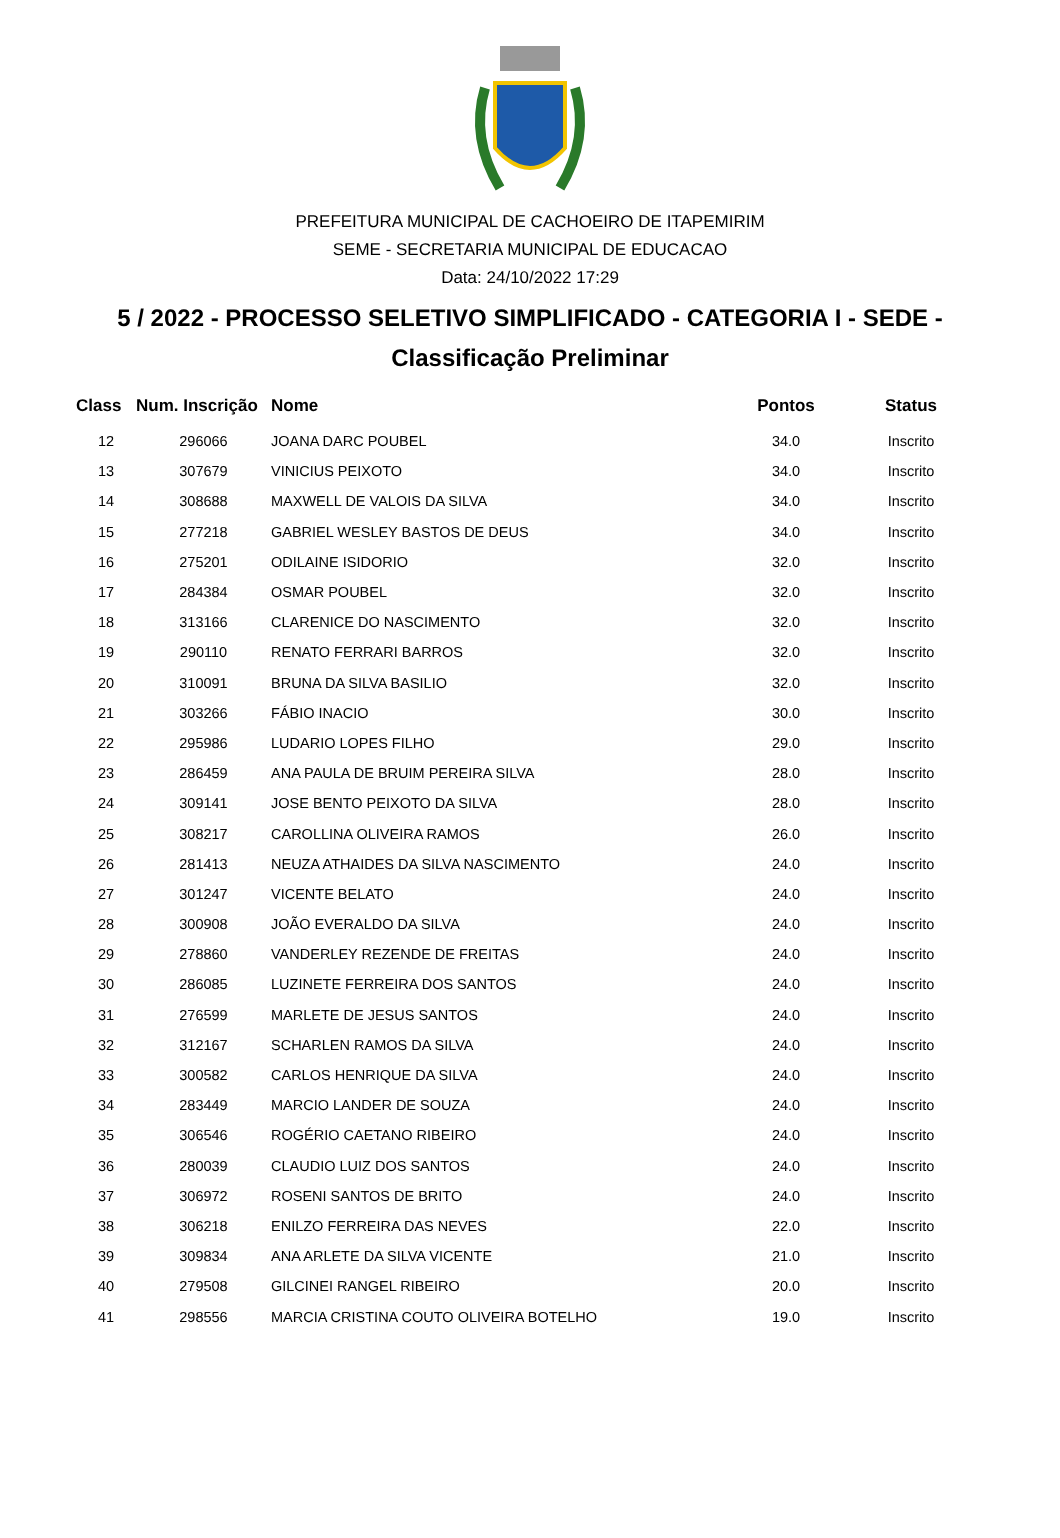PREFEITURA MUNICIPAL DE CACHOEIRO DE ITAPEMIRIM
SEME - SECRETARIA MUNICIPAL DE EDUCACAO
Data: 24/10/2022 17:29
5 / 2022 - PROCESSO SELETIVO SIMPLIFICADO - CATEGORIA I - SEDE -
Classificação Preliminar
| Class | Num. Inscrição | Nome | Pontos | Status |
| --- | --- | --- | --- | --- |
| 12 | 296066 | JOANA DARC POUBEL | 34.0 | Inscrito |
| 13 | 307679 | VINICIUS PEIXOTO | 34.0 | Inscrito |
| 14 | 308688 | MAXWELL DE VALOIS DA SILVA | 34.0 | Inscrito |
| 15 | 277218 | GABRIEL WESLEY BASTOS DE DEUS | 34.0 | Inscrito |
| 16 | 275201 | ODILAINE ISIDORIO | 32.0 | Inscrito |
| 17 | 284384 | OSMAR POUBEL | 32.0 | Inscrito |
| 18 | 313166 | CLARENICE DO NASCIMENTO | 32.0 | Inscrito |
| 19 | 290110 | RENATO FERRARI BARROS | 32.0 | Inscrito |
| 20 | 310091 | BRUNA DA SILVA BASILIO | 32.0 | Inscrito |
| 21 | 303266 | FÁBIO INACIO | 30.0 | Inscrito |
| 22 | 295986 | LUDARIO LOPES FILHO | 29.0 | Inscrito |
| 23 | 286459 | ANA PAULA DE BRUIM PEREIRA SILVA | 28.0 | Inscrito |
| 24 | 309141 | JOSE BENTO PEIXOTO DA SILVA | 28.0 | Inscrito |
| 25 | 308217 | CAROLLINA OLIVEIRA RAMOS | 26.0 | Inscrito |
| 26 | 281413 | NEUZA ATHAIDES DA SILVA NASCIMENTO | 24.0 | Inscrito |
| 27 | 301247 | VICENTE BELATO | 24.0 | Inscrito |
| 28 | 300908 | JOÃO EVERALDO DA SILVA | 24.0 | Inscrito |
| 29 | 278860 | VANDERLEY REZENDE DE FREITAS | 24.0 | Inscrito |
| 30 | 286085 | LUZINETE FERREIRA DOS SANTOS | 24.0 | Inscrito |
| 31 | 276599 | MARLETE DE JESUS SANTOS | 24.0 | Inscrito |
| 32 | 312167 | SCHARLEN RAMOS DA SILVA | 24.0 | Inscrito |
| 33 | 300582 | CARLOS HENRIQUE DA SILVA | 24.0 | Inscrito |
| 34 | 283449 | MARCIO LANDER DE SOUZA | 24.0 | Inscrito |
| 35 | 306546 | ROGÉRIO CAETANO RIBEIRO | 24.0 | Inscrito |
| 36 | 280039 | CLAUDIO LUIZ DOS SANTOS | 24.0 | Inscrito |
| 37 | 306972 | ROSENI SANTOS DE BRITO | 24.0 | Inscrito |
| 38 | 306218 | ENILZO FERREIRA DAS NEVES | 22.0 | Inscrito |
| 39 | 309834 | ANA ARLETE DA SILVA VICENTE | 21.0 | Inscrito |
| 40 | 279508 | GILCINEI RANGEL RIBEIRO | 20.0 | Inscrito |
| 41 | 298556 | MARCIA CRISTINA COUTO OLIVEIRA BOTELHO | 19.0 | Inscrito |